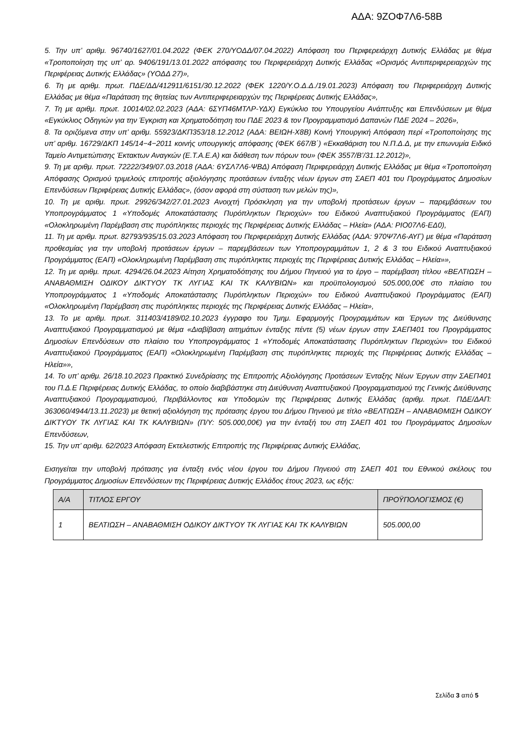ΑΔΑ: 9ΖΟΦ7Λ6-58Β
5. Την υπ’ αριθμ. 96740/1627/01.04.2022 (ΦΕΚ 270/ΥΟΔΔ/07.04.2022) Απόφαση του Περιφερειάρχη Δυτικής Ελλάδας με θέμα «Τροποποίηση της υπ’ αρ. 9406/191/13.01.2022 απόφασης του Περιφερειάρχη Δυτικής Ελλάδας «Ορισμός Αντιπεριφερειαρχών της Περιφέρειας Δυτικής Ελλάδας» (ΥΟΔΔ 27)»,
6. Τη με αριθμ. πρωτ. ΠΔΕ/ΔΔ/412911/6151/30.12.2022 (ΦΕΚ 1220/Υ.Ο.Δ.Δ./19.01.2023) Απόφαση του Περιφερειάρχη Δυτικής Ελλάδας με θέμα «Παράταση της θητείας των Αντιπεριφερειαρχών της Περιφέρειας Δυτικής Ελλάδας»,
7. Τη με αριθμ. πρωτ. 10014/02.02.2023 (ΑΔΑ: 6ΣΥΠ46ΜΤΛΡ-ΥΔΧ) Εγκύκλιο του Υπουργείου Ανάπτυξης και Επενδύσεων με θέμα «Εγκύκλιος Οδηγιών για την Έγκριση και Χρηματοδότηση του ΠΔΕ 2023 & τον Προγραμματισμό Δαπανών ΠΔΕ 2024 – 2026»,
8. Τα οριζόμενα στην υπ’ αριθμ. 55923/ΔΚΠ353/18.12.2012 (ΑΔΑ: ΒΕΙΩΗ-Χ8Β) Κοινή Υπουργική Απόφαση περί «Τροποποίησης της υπ’ αριθμ. 16729/ΔΚΠ 145/14−4−2011 κοινής υπουργικής απόφασης (ΦΕΚ 667/Β΄) «Εκκαθάριση του Ν.Π.Δ.Δ, με την επωνυμία Ειδικό Ταμείο Αντιμετώπισης Έκτακτων Αναγκών (Ε.Τ.Α.Ε.Α) και διάθεση των πόρων του» (ΦΕΚ 3557/Β’/31.12.2012)»,
9. Τη με αριθμ. πρωτ. 72222/349/07.03.2018 (ΑΔΑ: 6ΥΣΛ7Λ6-ΨΒΔ) Απόφαση Περιφερειάρχη Δυτικής Ελλάδας με θέμα «Τροποποίηση Απόφασης Ορισμού τριμελούς επιτροπής αξιολόγησης προτάσεων ένταξης νέων έργων στη ΣΑΕΠ 401 του Προγράμματος Δημοσίων Επενδύσεων Περιφέρειας Δυτικής Ελλάδας», (όσον αφορά στη σύσταση των μελών της)»,
10. Τη με αριθμ. πρωτ. 29926/342/27.01.2023 Ανοιχτή Πρόσκληση για την υποβολή προτάσεων έργων – παρεμβάσεων του Υποπρογράμματος 1 «Υποδομές Αποκατάστασης Πυρόπληκτων Περιοχών» του Ειδικού Αναπτυξιακού Προγράμματος (ΕΑΠ) «Ολοκληρωμένη Παρέμβαση στις πυρόπληκτες περιοχές της Περιφέρειας Δυτικής Ελλάδας – Ηλεία» (ΑΔΑ: ΡΙΟ07Λ6-ΕΔ0),
11. Τη με αριθμ. πρωτ. 82793/935/15.03.2023 Απόφαση του Περιφερειάρχη Δυτικής Ελλάδας (ΑΔΑ: 970Ψ7Λ6-ΑΥΓ) με θέμα «Παράταση προθεσμίας για την υποβολή προτάσεων έργων – παρεμβάσεων των Υποπρογραμμάτων 1, 2 & 3 του Ειδικού Αναπτυξιακού Προγράμματος (ΕΑΠ) «Ολοκληρωμένη Παρέμβαση στις πυρόπληκτες περιοχές της Περιφέρειας Δυτικής Ελλάδας – Ηλεία»»,
12. Τη με αριθμ. πρωτ. 4294/26.04.2023 Αίτηση Χρηματοδότησης του Δήμου Πηνειού για το έργο – παρέμβαση τίτλου «ΒΕΛΤΙΩΣΗ – ΑΝΑΒΑΘΜΙΣΗ ΟΔΙΚΟΥ ΔΙΚΤΥΟΥ ΤΚ ΛΥΓΙΑΣ ΚΑΙ ΤΚ ΚΑΛΥΒΙΩΝ» και προϋπολογισμού 505.000,00€ στο πλαίσιο του Υποπρογράμματος 1 «Υποδομές Αποκατάστασης Πυρόπληκτων Περιοχών» του Ειδικού Αναπτυξιακού Προγράμματος (ΕΑΠ) «Ολοκληρωμένη Παρέμβαση στις πυρόπληκτες περιοχές της Περιφέρειας Δυτικής Ελλάδας – Ηλεία»,
13. Το με αριθμ. πρωτ. 311403/4189/02.10.2023 έγγραφο του Τμημ. Εφαρμογής Προγραμμάτων και Έργων της Διεύθυνσης Αναπτυξιακού Προγραμματισμού με θέμα «Διαβίβαση αιτημάτων ένταξης πέντε (5) νέων έργων στην ΣΑΕΠ401 του Προγράμματος Δημοσίων Επενδύσεων στο πλαίσιο του Υποπρογράμματος 1 «Υποδομές Αποκατάστασης Πυρόπληκτων Περιοχών» του Ειδικού Αναπτυξιακού Προγράμματος (ΕΑΠ) «Ολοκληρωμένη Παρέμβαση στις πυρόπληκτες περιοχές της Περιφέρειας Δυτικής Ελλάδας – Ηλεία»»,
14. Το υπ’ αριθμ. 26/18.10.2023 Πρακτικό Συνεδρίασης της Επιτροπής Αξιολόγησης Προτάσεων Ένταξης Νέων Έργων στην ΣΑΕΠ401 του Π.Δ.Ε Περιφέρειας Δυτικής Ελλάδας, το οποίο διαβιβάστηκε στη Διεύθυνση Αναπτυξιακού Προγραμματισμού της Γενικής Διεύθυνσης Αναπτυξιακού Προγραμματισμού, Περιβάλλοντος και Υποδομών της Περιφέρειας Δυτικής Ελλάδας (αριθμ. πρωτ. ΠΔΕ/ΔΑΠ: 363060/4944/13.11.2023) με θετική αξιολόγηση της πρότασης έργου του Δήμου Πηνειού με τίτλο «ΒΕΛΤΙΩΣΗ – ΑΝΑΒΑΘΜΙΣΗ ΟΔΙΚΟΥ ΔΙΚΤΥΟΥ ΤΚ ΛΥΓΙΑΣ ΚΑΙ ΤΚ ΚΑΛΥΒΙΩΝ» (Π/Υ: 505.000,00€) για την ένταξή του στη ΣΑΕΠ 401 του Προγράμματος Δημοσίων Επενδύσεων,
15. Την υπ’ αριθμ. 62/2023 Απόφαση Εκτελεστικής Επιτροπής της Περιφέρειας Δυτικής Ελλάδας,
Εισηγείται την υποβολή πρότασης για ένταξη ενός νέου έργου του Δήμου Πηνειού στη ΣΑΕΠ 401 του Εθνικού σκέλους του Προγράμματος Δημοσίων Επενδύσεων της Περιφέρειας Δυτικής Ελλάδος έτους 2023, ως εξής:
| Α/Α | ΤΙΤΛΟΣ ΕΡΓΟΥ | ΠΡΟΫΠΟΛΟΓΙΣΜΟΣ (€) |
| --- | --- | --- |
| 1 | ΒΕΛΤΙΩΣΗ – ΑΝΑΒΑΘΜΙΣΗ ΟΔΙΚΟΥ ΔΙΚΤΥΟΥ ΤΚ ΛΥΓΙΑΣ ΚΑΙ ΤΚ ΚΑΛΥΒΙΩΝ | 505.000,00 |
Σελίδα 3 από 5